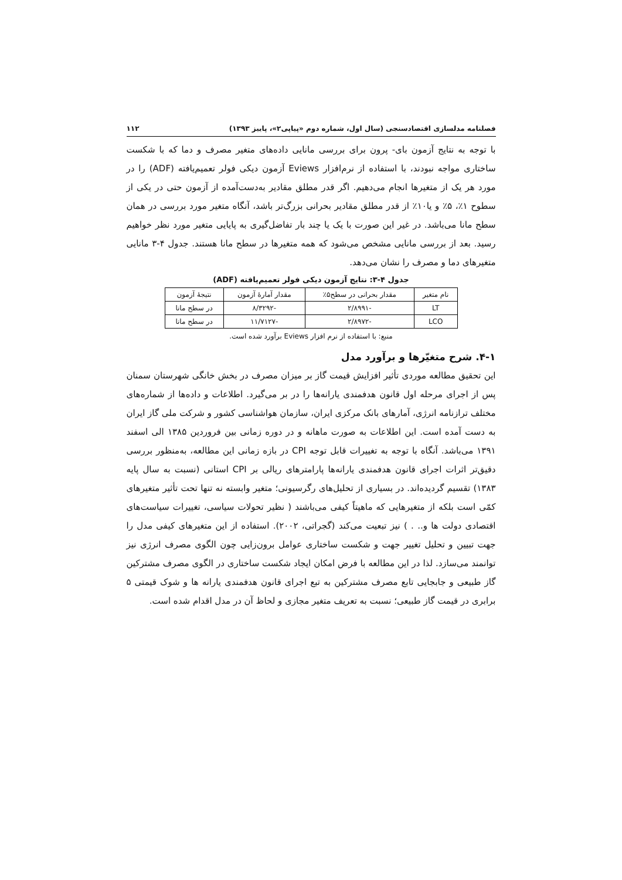فصلنامه مدلسازی اقتصادسنجی (سال اول، شماره دوم «پیاپی۲»، پاییز ۱۳۹۳) ۱۱۲
با توجه به نتایج آزمون بای- پرون برای بررسی مانایی داده‌های متغیر مصرف و دما که با شکست ساختاری مواجه نبودند، با استفاده از نرم‌افزار Eviews آزمون دیکی فولر تعمیم‌یافته (ADF) را در مورد هر یک از متغیرها انجام می‌دهیم. اگر قدر مطلق مقادیر به‌دست‌آمده از آزمون حتی در یکی از سطوح ۱٪، ۵٪ و یا۱۰٪ از قدر مطلق مقادیر بحرانی بزرگ‌تر باشد، آنگاه متغیر مورد بررسی در همان سطح مانا می‌باشد. در غیر این صورت با یک یا چند بار تفاضل‌گیری به پایایی متغیر مورد نظر خواهیم رسید. بعد از بررسی مانایی مشخص می‌شود که همه متغیرها در سطح مانا هستند. جدول ۴-۳ مانایی متغیرهای دما و مصرف را نشان می‌دهد.
جدول ۴-۳: نتایج آزمون دیکی فولر تعمیم‌یافته (ADF)
| نام متغیر | مقدار بحرانی در سطح۵٪ | مقدار آمارهٔ آزمون | نتیجهٔ آزمون |
| --- | --- | --- | --- |
| LT | -۲/۸۹۹۱ | -۸/۳۲۹۲ | در سطح مانا |
| LCO | -۲/۸۹۷۲ | -۱۱/۷۱۲۷ | در سطح مانا |
منبع: با استفاده از نرم افزار Eviews برآورد شده است.
۴-۱. شرح متغیّرها و برآورد مدل
این تحقیق مطالعه موردی تأثیر افزایش قیمت گاز بر میزان مصرف در بخش خانگی شهرستان سمنان پس از اجرای مرحله اول قانون هدفمندی یارانه‌ها را در بر می‌گیرد. اطلاعات و داده‌ها از شماره‌های مختلف ترازنامه انرژی، آمارهای بانک مرکزی ایران، سازمان هواشناسی کشور و شرکت ملی گاز ایران به دست آمده است. این اطلاعات به صورت ماهانه و در دوره زمانی بین فروردین ۱۳۸۵ الی اسفند ۱۳۹۱ می‌باشد. آنگاه با توجه به تغییرات قابل توجه CPI در بازه زمانی این مطالعه، به‌منظور بررسی دقیق‌تر اثرات اجرای قانون هدفمندی یارانه‌ها پارامترهای ریالی بر CPI استانی (نسبت به سال پایه ۱۳۸۳) تقسیم گردیده‌اند. در بسیاری از تحلیل‌های رگرسیونی؛ متغیر وابسته نه تنها تحت تأثیر متغیرهای کمّی است بلکه از متغیرهایی که ماهیتاً کیفی می‌باشند ( نظیر تحولات سیاسی، تغییرات سیاست‌های اقتصادی دولت ها و.. . ) نیز تبعیت می‌کند (گجراتی، ۲۰۰۲). استفاده از این متغیرهای کیفی مدل را جهت تبیین و تحلیل تغییر جهت و شکست ساختاری عوامل برون‌زایی چون الگوی مصرف انرژی نیز توانمند می‌سازد. لذا در این مطالعه با فرض امکان ایجاد شکست ساختاری در الگوی مصرف مشترکین گاز طبیعی و جابجایی تابع مصرف مشترکین به تبع اجرای قانون هدفمندی یارانه ها و شوک قیمتی ۵ برابری در قیمت گاز طبیعی؛ نسبت به تعریف متغیر مجازی و لحاظ آن در مدل اقدام شده است.